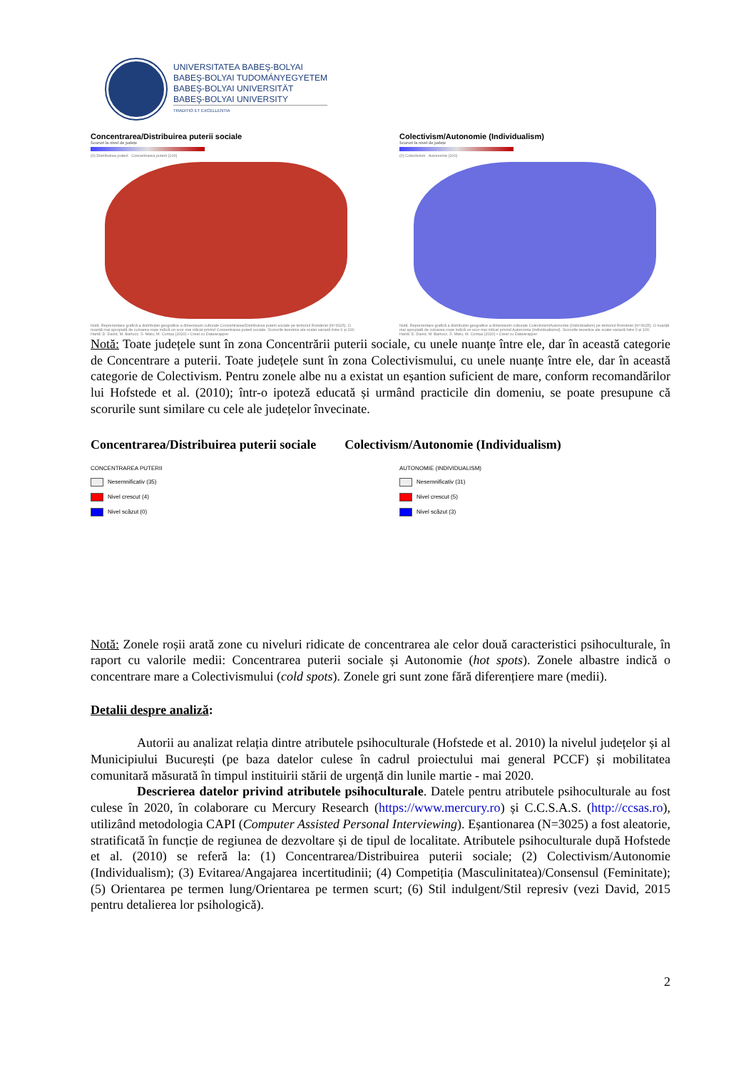UNIVERSITATEA BABEŞ-BOLYAI
BABEŞ-BOLYAI TUDOMÁNYEGYETEM
BABEŞ-BOLYAI UNIVERSITÄT
BABEŞ-BOLYAI UNIVERSITY
TRADITIO ET EXCELLENTIA
Concentrarea/Distribuirea puterii sociale
Scoruri la nivel de județe
(0) Distribuirea puterii Concentrarea puterii (100)
Notă. Reprezentare grafică a distribuției geografice a dimensiunii culturale Concentrarea/Distribuirea puterii sociale pe teritoriul României (N=3025). O nuanță mai apropiată de culoarea roșie indică un scor mai ridicat privind Concentrarea puterii sociale. Scorurile teoretice ale scalei variază între 0 și 100.
Hartă: D. David, M. Bartucz, S. Matu, M. Comșa (2020) • Creat cu Datawrapper
Colectivism/Autonomie (Individualism)
Scoruri la nivel de județe
(0) Colectivism Autonomie (100)
Notă. Reprezentare grafică a distribuției geografice a dimensiunii culturale Colectivism/Autonomie (Individualism) pe teritoriul României (N=3025). O nuanță mai apropiată de culoarea roșie indică un scor mai ridicat privind Autonomia (Individualismul). Scorurile teoretice ale scalei variază între 0 și 100.
Hartă: D. David, M. Bartucz, S. Matu, M. Comșa (2020) • Creat cu Datawrapper
Notă: Toate județele sunt în zona Concentrării puterii sociale, cu unele nuanțe între ele, dar în această categorie de Concentrare a puterii. Toate județele sunt în zona Colectivismului, cu unele nuanțe între ele, dar în această categorie de Colectivism. Pentru zonele albe nu a existat un eșantion suficient de mare, conform recomandărilor lui Hofstede et al. (2010); într-o ipoteză educată și urmând practicile din domeniu, se poate presupune că scorurile sunt similare cu cele ale județelor învecinate.
Concentrarea/Distribuirea puterii sociale Colectivism/Autonomie (Individualism)
CONCENTRAREA PUTERII
Nesemnificativ (35)
Nivel crescut (4)
Nivel scăzut (0)
AUTONOMIE (INDIVIDUALISM)
Nesemnificativ (31)
Nivel crescut (5)
Nivel scăzut (3)
Notă: Zonele roșii arată zone cu niveluri ridicate de concentrarea ale celor două caracteristici psihoculturale, în raport cu valorile medii: Concentrarea puterii sociale și Autonomie (hot spots). Zonele albastre indică o concentrare mare a Colectivismului (cold spots). Zonele gri sunt zone fără diferențiere mare (medii).
Detalii despre analiză:
Autorii au analizat relația dintre atributele psihoculturale (Hofstede et al. 2010) la nivelul județelor și al Municipiului București (pe baza datelor culese în cadrul proiectului mai general PCCF) și mobilitatea comunitară măsurată în timpul instituirii stării de urgență din lunile martie - mai 2020.
Descrierea datelor privind atributele psihoculturale. Datele pentru atributele psihoculturale au fost culese în 2020, în colaborare cu Mercury Research (https://www.mercury.ro) și C.C.S.A.S. (http://ccsas.ro), utilizând metodologia CAPI (Computer Assisted Personal Interviewing). Eșantionarea (N=3025) a fost aleatorie, stratificată în funcție de regiunea de dezvoltare și de tipul de localitate. Atributele psihoculturale după Hofstede et al. (2010) se referă la: (1) Concentrarea/Distribuirea puterii sociale; (2) Colectivism/Autonomie (Individualism); (3) Evitarea/Angajarea incertitudinii; (4) Competiția (Masculinitatea)/Consensul (Feminitate); (5) Orientarea pe termen lung/Orientarea pe termen scurt; (6) Stil indulgent/Stil represiv (vezi David, 2015 pentru detalierea lor psihologică).
2